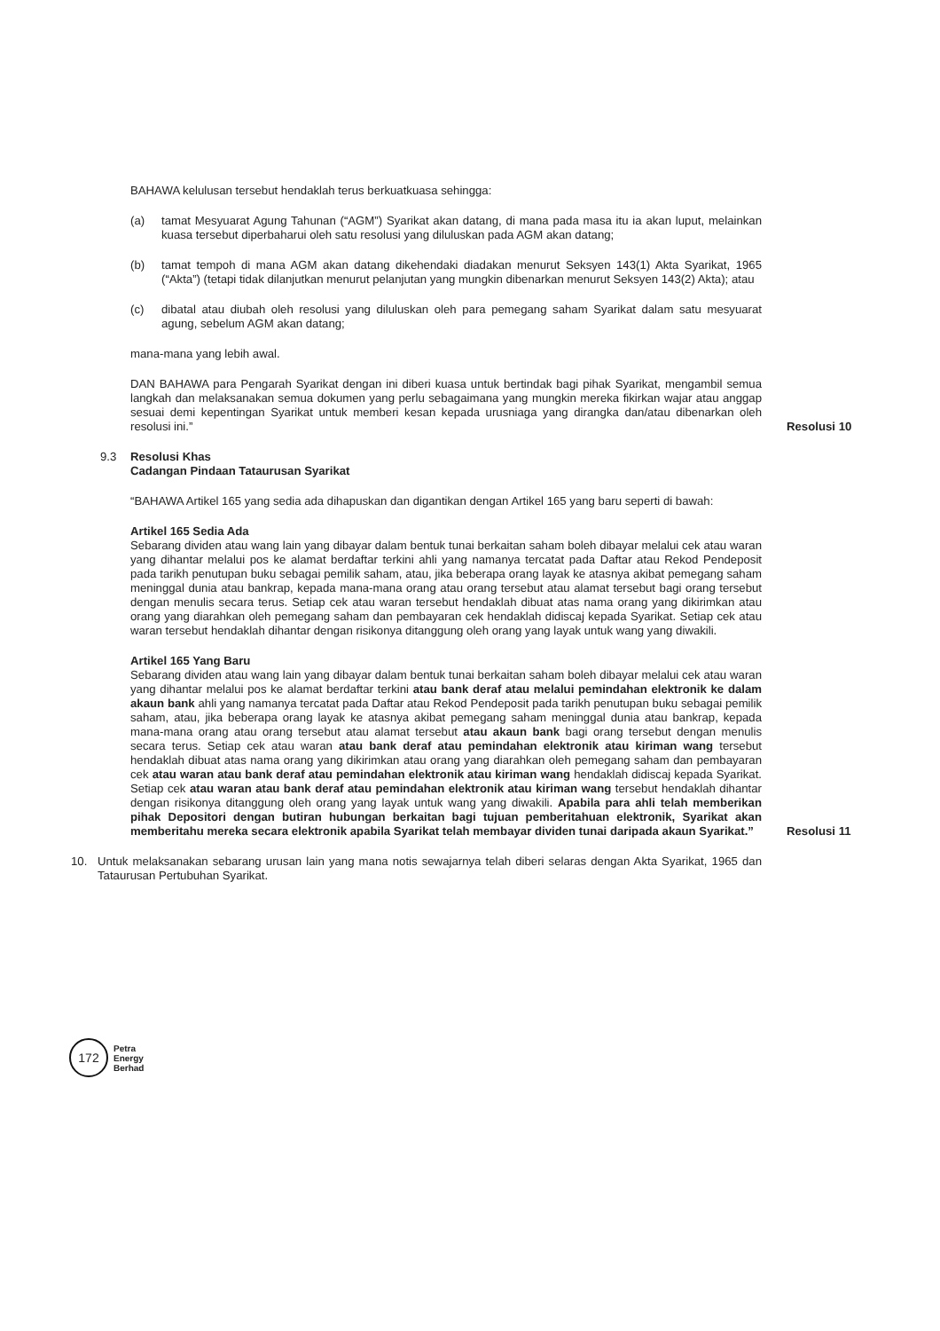BAHAWA kelulusan tersebut hendaklah terus berkuatkuasa sehingga:
(a) tamat Mesyuarat Agung Tahunan (“AGM”) Syarikat akan datang, di mana pada masa itu ia akan luput, melainkan kuasa tersebut diperbaharui oleh satu resolusi yang diluluskan pada AGM akan datang;
(b) tamat tempoh di mana AGM akan datang dikehendaki diadakan menurut Seksyen 143(1) Akta Syarikat, 1965 (“Akta”) (tetapi tidak dilanjutkan menurut pelanjutan yang mungkin dibenarkan menurut Seksyen 143(2) Akta); atau
(c) dibatal atau diubah oleh resolusi yang diluluskan oleh para pemegang saham Syarikat dalam satu mesyuarat agung, sebelum AGM akan datang;
mana-mana yang lebih awal.
DAN BAHAWA para Pengarah Syarikat dengan ini diberi kuasa untuk bertindak bagi pihak Syarikat, mengambil semua langkah dan melaksanakan semua dokumen yang perlu sebagaimana yang mungkin mereka fikirkan wajar atau anggap sesuai demi kepentingan Syarikat untuk memberi kesan kepada urusniaga yang dirangka dan/atau dibenarkan oleh resolusi ini.”
Resolusi 10
9.3 Resolusi Khas
Cadangan Pindaan Tataurusan Syarikat
“BAHAWA Artikel 165 yang sedia ada dihapuskan dan digantikan dengan Artikel 165 yang baru seperti di bawah:
Artikel 165 Sedia Ada
Sebarang dividen atau wang lain yang dibayar dalam bentuk tunai berkaitan saham boleh dibayar melalui cek atau waran yang dihantar melalui pos ke alamat berdaftar terkini ahli yang namanya tercatat pada Daftar atau Rekod Pendeposit pada tarikh penutupan buku sebagai pemilik saham, atau, jika beberapa orang layak ke atasnya akibat pemegang saham meninggal dunia atau bankrap, kepada mana-mana orang atau orang tersebut atau alamat tersebut bagi orang tersebut dengan menulis secara terus. Setiap cek atau waran tersebut hendaklah dibuat atas nama orang yang dikirimkan atau orang yang diarahkan oleh pemegang saham dan pembayaran cek hendaklah didiscaj kepada Syarikat. Setiap cek atau waran tersebut hendaklah dihantar dengan risikonya ditanggung oleh orang yang layak untuk wang yang diwakili.
Artikel 165 Yang Baru
Sebarang dividen atau wang lain yang dibayar dalam bentuk tunai berkaitan saham boleh dibayar melalui cek atau waran yang dihantar melalui pos ke alamat berdaftar terkini atau bank deraf atau melalui pemindahan elektronik ke dalam akaun bank ahli yang namanya tercatat pada Daftar atau Rekod Pendeposit pada tarikh penutupan buku sebagai pemilik saham, atau, jika beberapa orang layak ke atasnya akibat pemegang saham meninggal dunia atau bankrap, kepada mana-mana orang atau orang tersebut atau alamat tersebut atau akaun bank bagi orang tersebut dengan menulis secara terus. Setiap cek atau waran atau bank deraf atau pemindahan elektronik atau kiriman wang tersebut hendaklah dibuat atas nama orang yang dikirimkan atau orang yang diarahkan oleh pemegang saham dan pembayaran cek atau waran atau bank deraf atau pemindahan elektronik atau kiriman wang hendaklah didiscaj kepada Syarikat. Setiap cek atau waran atau bank deraf atau pemindahan elektronik atau kiriman wang tersebut hendaklah dihantar dengan risikonya ditanggung oleh orang yang layak untuk wang yang diwakili. Apabila para ahli telah memberikan pihak Depositori dengan butiran hubungan berkaitan bagi tujuan pemberitahuan elektronik, Syarikat akan memberitahu mereka secara elektronik apabila Syarikat telah membayar dividen tunai daripada akaun Syarikat.”
Resolusi 11
10. Untuk melaksanakan sebarang urusan lain yang mana notis sewajarnya telah diberi selaras dengan Akta Syarikat, 1965 dan Tataurusan Pertubuhan Syarikat.
172
Petra
Energy
Berhad